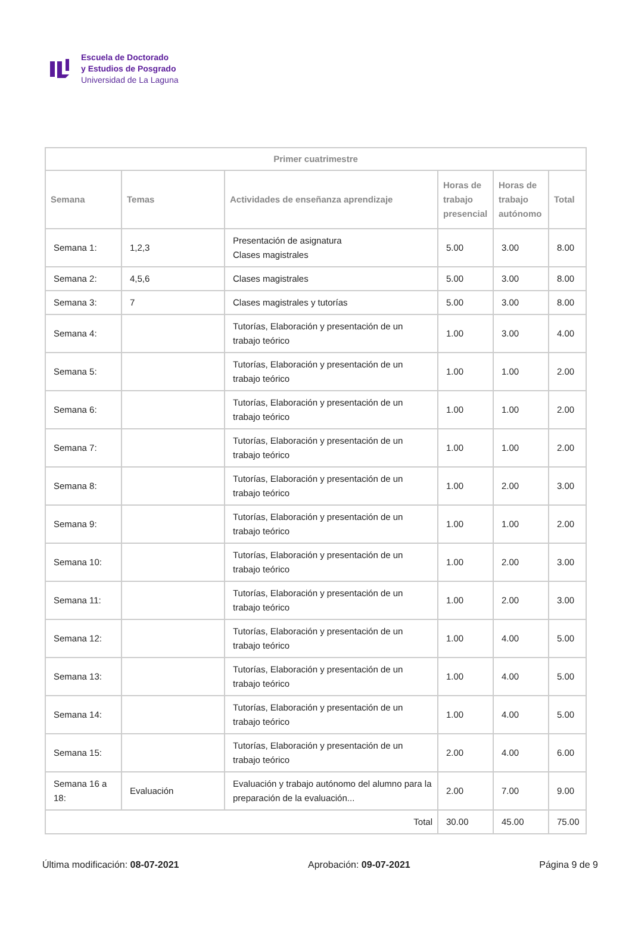Escuela de Doctorado
y Estudios de Posgrado
Universidad de La Laguna
| Primer cuatrimestre | | | | | |
| --- | --- | --- | --- | --- | --- |
| Semana | Temas | Actividades de enseñanza aprendizaje | Horas de trabajo presencial | Horas de trabajo autónomo | Total |
| Semana 1: | 1,2,3 | Presentación de asignatura Clases magistrales | 5.00 | 3.00 | 8.00 |
| Semana 2: | 4,5,6 | Clases magistrales | 5.00 | 3.00 | 8.00 |
| Semana 3: | 7 | Clases magistrales y tutorías | 5.00 | 3.00 | 8.00 |
| Semana 4: | | Tutorías, Elaboración y presentación de un trabajo teórico | 1.00 | 3.00 | 4.00 |
| Semana 5: | | Tutorías, Elaboración y presentación de un trabajo teórico | 1.00 | 1.00 | 2.00 |
| Semana 6: | | Tutorías, Elaboración y presentación de un trabajo teórico | 1.00 | 1.00 | 2.00 |
| Semana 7: | | Tutorías, Elaboración y presentación de un trabajo teórico | 1.00 | 1.00 | 2.00 |
| Semana 8: | | Tutorías, Elaboración y presentación de un trabajo teórico | 1.00 | 2.00 | 3.00 |
| Semana 9: | | Tutorías, Elaboración y presentación de un trabajo teórico | 1.00 | 1.00 | 2.00 |
| Semana 10: | | Tutorías, Elaboración y presentación de un trabajo teórico | 1.00 | 2.00 | 3.00 |
| Semana 11: | | Tutorías, Elaboración y presentación de un trabajo teórico | 1.00 | 2.00 | 3.00 |
| Semana 12: | | Tutorías, Elaboración y presentación de un trabajo teórico | 1.00 | 4.00 | 5.00 |
| Semana 13: | | Tutorías, Elaboración y presentación de un trabajo teórico | 1.00 | 4.00 | 5.00 |
| Semana 14: | | Tutorías, Elaboración y presentación de un trabajo teórico | 1.00 | 4.00 | 5.00 |
| Semana 15: | | Tutorías, Elaboración y presentación de un trabajo teórico | 2.00 | 4.00 | 6.00 |
| Semana 16 a 18: | Evaluación | Evaluación y trabajo autónomo del alumno para la preparación de la evaluación... | 2.00 | 7.00 | 9.00 |
| Total | | | 30.00 | 45.00 | 75.00 |
Última modificación: 08-07-2021 Aprobación: 09-07-2021 Página 9 de 9